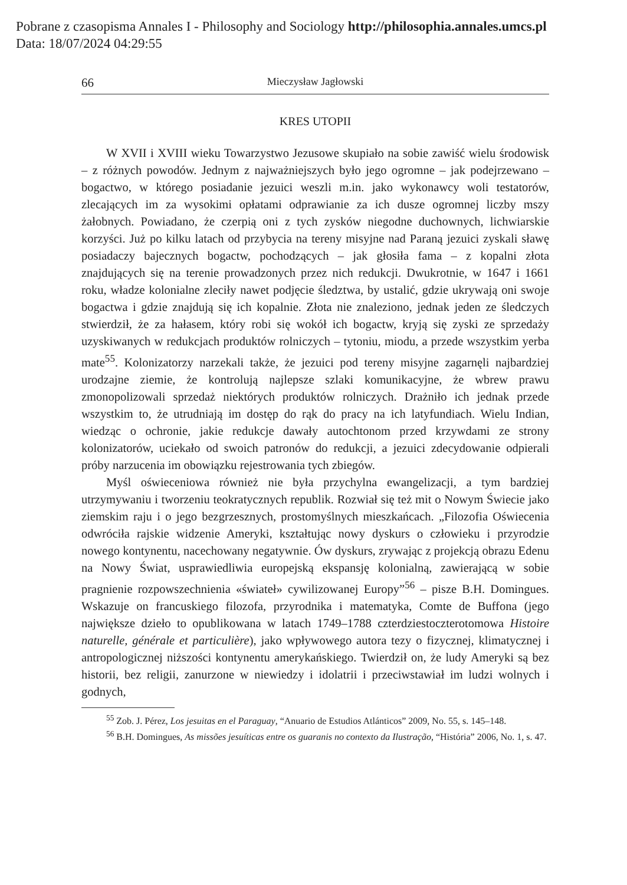Pobrane z czasopisma Annales I - Philosophy and Sociology http://philosophia.annales.umcs.pl
Data: 18/07/2024 04:29:55
66 Mieczysław Jagłowski
KRES UTOPII
W XVII i XVIII wieku Towarzystwo Jezusowe skupiało na sobie zawiść wielu środowisk – z różnych powodów. Jednym z najważniejszych było jego ogromne – jak podejrzewano – bogactwo, w którego posiadanie jezuici weszli m.in. jako wykonawcy woli testatorów, zlecających im za wysokimi opłatami odprawianie za ich dusze ogromnej liczby mszy żałobnych. Powiadano, że czerpią oni z tych zysków niegodne duchownych, lichwiarskie korzyści. Już po kilku latach od przybycia na tereny misyjne nad Paraną jezuici zyskali sławę posiadaczy bajecznych bogactw, pochodzących – jak głosiła fama – z kopalni złota znajdujących się na terenie prowadzonych przez nich redukcji. Dwukrotnie, w 1647 i 1661 roku, władze kolonialne zleciły nawet podjęcie śledztwa, by ustalić, gdzie ukrywają oni swoje bogactwa i gdzie znajdują się ich kopalnie. Złota nie znaleziono, jednak jeden ze śledczych stwierdził, że za hałasem, który robi się wokół ich bogactw, kryją się zyski ze sprzedaży uzyskiwanych w redukcjach produktów rolniczych – tytoniu, miodu, a przede wszystkim yerba mate<sup>55</sup>. Kolonizatorzy narzekali także, że jezuici pod tereny misyjne zagarnęli najbardziej urodzajne ziemie, że kontrolują najlepsze szlaki komunikacyjne, że wbrew prawu zmonopolizowali sprzedaż niektórych produktów rolniczych. Drażniło ich jednak przede wszystkim to, że utrudniają im dostęp do rąk do pracy na ich latyfundiach. Wielu Indian, wiedząc o ochronie, jakie redukcje dawały autochtonom przed krzywdami ze strony kolonizatorów, uciekało od swoich patronów do redukcji, a jezuici zdecydowanie odpierali próby narzucenia im obowiązku rejestrowania tych zbiegów.
Myśl oświeceniowa również nie była przychylna ewangelizacji, a tym bardziej utrzymywaniu i tworzeniu teokratycznych republik. Rozwiał się też mit o Nowym Świecie jako ziemskim raju i o jego bezgrzesznych, prostomyślnych mieszkańcach. „Filozofia Oświecenia odwróciła rajskie widzenie Ameryki, kształtując nowy dyskurs o człowieku i przyrodzie nowego kontynentu, nacechowany negatywnie. Ów dyskurs, zrywając z projekcją obrazu Edenu na Nowy Świat, usprawiedliwia europejską ekspansję kolonialną, zawierającą w sobie pragnienie rozpowszechnienia «świateł» cywilizowanej Europy”<sup>56</sup> – pisze B.H. Domingues. Wskazuje on francuskiego filozofa, przyrodnika i matematyka, Comte de Buffona (jego największe dzieło to opublikowana w latach 1749–1788 czterdziestoczterotomowa Histoire naturelle, générale et particulière), jako wpływowego autora tezy o fizycznej, klimatycznej i antropologicznej niższości kontynentu amerykańskiego. Twierdził on, że ludy Ameryki są bez historii, bez religii, zanurzone w niewiedzy i idolatrii i przeciwstawiał im ludzi wolnych i godnych,
<sup>55</sup> Zob. J. Pérez, Los jesuitas en el Paraguay, “Anuario de Estudios Atlánticos” 2009, No. 55, s. 145–148.
<sup>56</sup> B.H. Domingues, As missões jesuíticas entre os guaranis no contexto da Ilustração, “História” 2006, No. 1, s. 47.